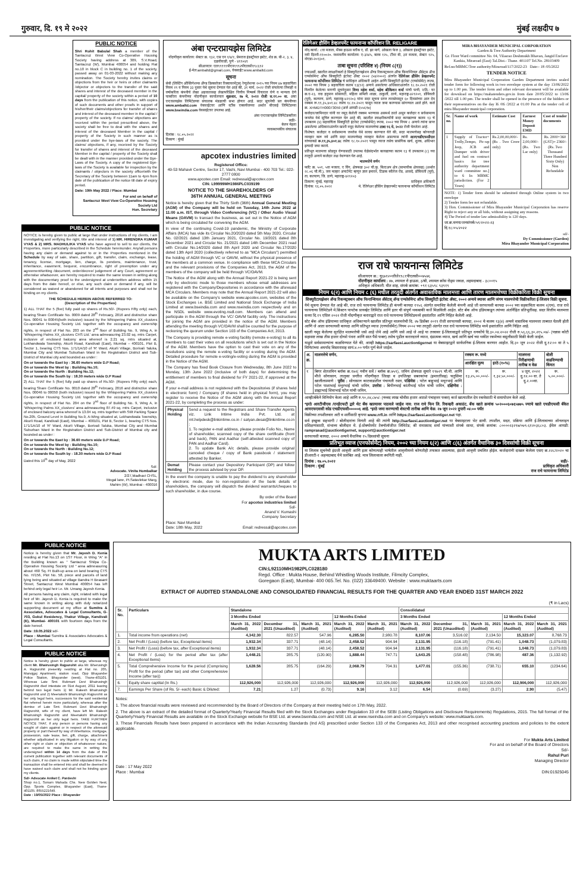गुरुवार, दि. १९ मे २०२२ मुंबई लक्षदीप ७
PUBLIC NOTICE
Shri Rohit Babulal Shah a member of the Santacruz West View Co-Operative Housing Society having address at 309, S.V.Road, Santacruz (W), Mumbai 400054 and holding Flat no.10 in block C in building no. 1 of the society, passed away on 01-03-2022 without making any nomination. The Society hereby invites claims or objections from the heir or heirs or other claimants /objector or objectors to the transfer of the said shares and interest of the deceased member in the capital/ property of the society within a period of 10 days from the publication of this notice, with copies of such documents and other proofs in support of his/her/their claims/objections for transfer of shares and interest of the deceased member in the capital / property of the society. If no claims/ objections are received within the period prescribed above, the society shall be free to deal with the shares and interest of the deceased Member in the capital / property of the Society in such manner as is provided under the bye-laws of the society. The claims/ objections, if any, received by the Society for transfer of shares and interest of the deceased Member in the capital / property of the Society shall be dealt with in the manner provided under the Bye-Laws of the Society. A copy of the registered Bye-laws of the Society is available for inspection by the claimants / objectors in the society office/with the Secretary of the Society between 11am to 4pm from date of the publication of the notice till date of expiry period.
Date: 19th May 2022 / Place: Mumbai
For and on behalf of
Santacruz West View Co-Operative Housing Society Ltd
Hon. Secretary
PUBLIC NOTICE
NOTICE is hereby given to public at large that under instructions of my clients, I am investigating and verifying the right, title and interest of 1) MR. HIRENDRA KUMAR VYAS & 2) MRS. MADHULIKA VYAS who have agreed to sell to our clients, the Properties, more particularly described in the Schedule hereinunder. Any/all persons having any claim or demand against to or in the Properties mentioned in the Schedule by way of sale, share, partition, gift, transfer, claim, exchange, lease, tenancy, license, mortgage, lien, charge, lis pendens, maintenance, trust, inheritance, easement, bequest, encumbrance, right of preemption under any agreement/writing /document, order/decree/ judgement of any Court, agreement or otherwise whatsoever, are hereby required to make the same known in writing along with the documentary proof to the undersigned at underwritten address within 15 days from the date hereof, or else, any such claim or demand if any, will be considered as waived or abandoned for all intents and purposes and shall not be binding on my clients.
THE SCHEDULE HEREIN ABOVE REFERRED TO:
(Description of the Properties)
1) ALL THAT the 5 (five) fully paid up shares of Rs.50/- (Rupees Fifty only) each, bearing Share Certificate No. 0009 dated 28<sup>th</sup> February, 2016 and distinctive share Nos. 00041 to 00045(both inclusive) issued by the Whispering Palms XX_clusives Co-operative Housing Society Ltd. together with the occupancy and ownership rights, in respect of Flat No. 203 on the 2<sup>nd</sup> floor of Building No. 9, Wing A, in 'Whispering Palms XX_clusives CHS Ltd.' area admeasuring 23.02 sq. mtrs Carpet, inclusive of enclosed balcony area whereof is 2.21 sq. mtrs situated at, Lokhandwala Township, Akurli Road, Kandivali (East), Mumbai – 400101, Plot B, Sector 1, bearing CTS Nos. 171/1A/10 of 'R' Ward, Akurli Village, Borivali Taluka, Mumbai City and Mumbai Suburban Ward in the Registration District and Sub-District of Mumbai city and bounded as under :
On or towards the East by : 36.60 meters wide D.P Road;
On or towards the West by : Building No.10;
On or towards the North : Building No.12;
On or towards the South by : 18.30 meters wide D.P Road
2) ALL THAT the 5 (five) fully paid up shares of Rs.50/- (Rupees Fifty only) each, bearing Share Certificate No. 0010 dated 28<sup>th</sup> February, 2016 and distinctive share Nos. 00046 to 00050 (both inclusive) issued by the Whispering Palms XX_clusives Co-operative Housing Society Ltd. together with the occupancy and ownership rights, in respect of Flat No. 204 on the 2<sup>nd</sup> floor of Building No. 9, Wing A, in 'Whispering Palms XX_clusives' area admeasuring 87.49 sq. mtrs Carpet, inclusive of enclosed balcony area whereof is 13.04 sq. mtrs together with Stilt Parking Space No.205, Ground Level in Building No.9, A-Wing situated at, Lokhandwala Township, Akurli Road, Kandivali (East), Mumbai – 400101, Plot B, Sector 1, bearing CTS Nos. 171/1A/10 of 'R' Ward, Akurli Village, Borivali Taluka, Mumbai City and Mumbai Suburban Ward in the Registration District and Sub-District of Mumbai city and bounded as under :
On or towards the East by : 36.60 meters wide D.P Road;
On or towards the West by : Building No.10;
On or towards the North : Building No.12;
On or towards the South by : 18.30 meters wide D.P Road
Dated this 19<sup>th</sup> day of May, 2022
Sd/-
Advocate. Vinita Hombalkar
2/27,Madhavi CHSL,
Mogal lane, Pt.Satavlekar Marg,
Mahim (W), Mumbai - 400016
अंबा एन्टरप्रायझेस लिमिटेड
नोंदणीकृत कार्यालय: सेक्टर क्र. १३२, एस एन १/४/१, प्रेमराज इंडस्ट्रीयल इस्टेट, शेड क्र. बी-२, ३, ४, दळवीवाडी, पुणे - ४११०४१
सीआयएन: एल९९९९९पीएन१९९२पीएलसी१९८६१२
ई-मेल:ambaltd@gmail.com, वेबसाईट:www.ambaltd.com
सूचना
सेबी (लिस्टिंग ऑब्लिगेशन्स ॲण्ड डिस्क्लोजर रिक्वायरमेंट्स) रेग्युलेशन्स २०१५ च्या नियम ४७ सहवाचिता नियम २९ व नियम ३३ नुसार येथे सूचना देण्यात येत आहे की, ३१ मार्च, २०२२ रोजी संपलेल्या तिमाही व वर्षाकरिता कंपनीचे लेखा अहवालासह लेखापरिक्षित वित्तीय निष्कर्ष विचारात घेणे व मान्यता देणे याकरिता कंपनीच्या नोंदणीकृत कार्यालयात शुक्रवार, २७ मे, २०२२ रोजी स.११.०० वा. अंबा एन्टरप्रायझेस लिमिटेडच्या संचालक मंडळाची सभा होणार आहे. सदर सूचनेची प्रत कंपनीच्या www.ambaltd.com वेबसाईटवर आणि स्टॉक एक्सचेंजच्या अर्थात बीएसई लिमिटेडच्या www.bseindia.com वेबसाईटवर उपलब्ध आहे.
अंबा एन्टरप्रायझेस लिमिटेडकरिता
सही/-
केतन मेहता
व्यवस्थापकीय संचालक
दिनांक : १८.०५.२०२२
ठिकाण : मुंबई
apcotex industries limited
Registered Office:
49-53 Mahavir Centre, Sector 17, Vashi, Navi Mumbai - 400 703 Tel.: 022-2777 0800
www.apcotex.com Email: redressal@apcotex.com
CIN: L99999MH1986PLC039199
NOTICE TO THE SHAREHOLDERS OF
36TH ANNUAL GENERAL MEETING
Notice is hereby given that the Thirty Sixth (36th) Annual General Meeting (AGM) of the Company will be held on Tuesday, 14th June 2022 at 11:00 a.m. IST, through Video Conferencing (VC) / Other Audio Visual Means (OAVM) to transact the business, as set out in the Notice of AGM which is being circulated for convening the AGM.
In view of the continuing Covid-19 pandemic, the Ministry of Corporate Affairs (MCA) has vide its Circular No.20/2020 dated 5th May 2020, Circular No. 02/2021 dated 13th January 2021, Circular No. 19/2021 dated 8th December 2021 and Circular No. 21/2021 dated 14th December 2021 read with Circular No.14/2020 dated 8th April 2020 and Circular No.17/2020 dated 13th April 2020 (collectively referred to as "MCA Circulars") permitted the holding of AGM through VC or OAVM, without the physical presence of the members at a common venue. In compliance with these MCA Circulars and the relevant provisions of the Companies Act, 2013, the AGM of the members of the company will be held through VC/OAVM.
The Notice of the AGM along with the Annual Report 2021-22 is being sent only by electronic mode to those members whose email addresses are registered with the Company/Depositories in accordance with the aforesaid MCA Circulars. Members may note that the Annual Report 2021-22 will also be available on the Company's website www.apcotex.com, websites of the Stock Exchanges i.e. BSE Limited and National Stock Exchange of India Limited at www.bseindia.com and www.nseindia.com respectively and on the NSDL website www.evoting.nsdl.com. Members can attend and participate in the AGM through the VC/ OAVM facility only. The instructions for joining the AGM are provided in the notice of the AGM. Members attending the meeting through VC/OAVM shall be counted for the purpose of reckoning the quorum under Section 103 of the Companies Act, 2013.
The Company is providing remote e-voting facility (remote e-voting) to all its members to cast their votes on all resolutions which is set out in the Notice of the AGM. Members have the option to cast their vote on any of the resolutions using the remote e-voting facility or e-voting during the AGM. Detailed procedure for remote e-voting/e-voting during the AGM is provided in the Notice of the AGM.
The Company has fixed Book Closure from Wednesday, 8th June 2022 to Monday, 13th June 2022 (inclusive of both days) for determining the entitlement of members to final dividend for FY 2021-22, if approved at the AGM.
If your e-mail address is not registered with the Depositories (if shares held in electronic form) / Company (if shares held in physical form), you may register to receive the Notice of the AGM along with the Annual Report 2021-22, by completing the process as under:
| Physical Holding | Send a request to the Registrars and Share Transfer Agents viz. Link Intime India Pvt. Ltd. at rnt.helpdesk@linkintime.co.in / satyan.desai@linkintime.co.in : 1. To register e-mail address, please provide Folio No., Name of shareholder, scanned copy of the share certificate (front and back), PAN and Aadhar (self-attested scanned copy of PAN and Aadhar Card). 2. To update Bank A/c details, please provide original canceled cheque / copy of Bank passbook / statement attested by Banker. |
| Demat Holding | Please contact your Depository Participant (DP) and follow the process advised by your DP. |
In the event the company is unable to pay the dividend to any shareholder by electronic mode, due to non-registration of the bank details of shareholders, the company will dispatch the dividend warrants/cheques to such shareholder, in due course.
By order of the Board
For apcotex industries limited
Sd/-
Anand V. Kumashi
Company Secretary
Place: Navi Mumbai
Date: 18th May, 2022 Email: redressal@apcotex.com
रेलिगेअर हौसिंग डेव्हलपमेंट फायनान्स कॉर्पोरेशन लि. RELIGARE
नोंद.कार्या.: ८वा मजला, मॅक्स हाऊस ब्लॉक ए, डॉ. झा मार्ग, ओखला फेज ३, ओखला इंडस्ट्रीयल इस्टेट, नवी दिल्ली-११००२०. मध्यवर्तीय कार्यालय: ए-३/४/५, क्लब १२५, टॉवर बी, ३रा मजला, सेक्टर १२५, नोएडा-२०१३०१.
ताबा सूचना (परिशिष्ट ४) (नियम ८(१))
ज्याअर्थी, खालील स्वाक्षरीकर्ता हे सिक्युरीटायझेशन ॲण्ड रिकन्स्ट्रक्शन ऑफ फिनान्शियल ॲसेट्स ॲन्ड एन्फोर्समेन्ट ऑफ सिक्युरिटी इंटरेस्ट ॲक्ट २००२ (५४/२००२) अंतर्गत रेलिगेअर हौसिंग डेव्हलपमेंट फायनान्स कॉर्पोरेशन लिमिटेड चे प्राधिकृत अधिकारी आहेत आणि सिक्युरिटी इंटरेस्ट (एन्फोर्समेंट) रूल्स, २००२ च्या नियम ३ सहवाचिता कलम १३(१२) अन्वये असलेल्या अधिकाराअंतर्गत १८.१०.२०२१ रोजी वितरीत केलेल्या मागणी सूचनेनुसार विणा महेश शर्मा, महेश श्रीकिशन शर्मा यांची पत्नी, र/ठि.: घर क्र.ए-२३, वज्र हनुमान सोसायटी, महिला समिती शाळा, ठाकुर्ली, ठाणे, महाराष्ट्र-४२१२०१, डोंबिवली (पूर्व), कल्याण, ठाणे, महाराष्ट्र-४२१२०३ यांना सदर सूचना प्राप्त तारखेपासून ६० दिवसांच्या आत देय रक्कम रू.११,३५,४०१.४८ तसेच १८.१०.२०२१ पासून व्याज जमा करण्यास सांगण्यात आले होते. कर्ज क्र. XHMDTH00073059 (अर्ज आयडी ६५५६१७)
कर्जदार/जामिनदार यांनी वर नमूद केलेली रक्कम भरण्यास असमर्थ ठरले असून कर्जदार व सर्वसामान्य जनतेस येथे सूचित करण्यात येत आहे की, खालील स्वाक्षरीकर्त्यांनी सदर कायद्याच्या कलम १३ चे उपकलम (४) सहवाचिता सिक्युरिटी इंटरेस्ट (एन्फोर्समेंट) रूल्स, २००२ च्या नियम ८ अन्वये त्यांना प्राप्त असलेल्या अधिकाराअंतर्गत खाली नमूद केलेल्या मालमत्तेचा ताबा १६ मे, २०२२ रोजी घेतलेला आहे.
विशेषत: कर्जदार व सर्वसामान्य जनतेस येथे सावध करण्यात येते की, सदर मालमत्तेसह कोणताही व्यवहार करू नये आणि सदर मालमत्तेसह व्यवहार केलेला असल्यास त्यांनी आरएचडीएफसीएल यांच्याकडे रू.११,३५,४०१.४८ तसेच १८.१०.२०२१ पासून व्याज तसेच प्रासंगिक खर्च, शुल्क, अधिभार इत्यादी जमा करावे.
प्रतिभूत मालमत्ता सोडवून घेण्यासाठी उपलब्ध वेळेसंदर्भात कायद्याच्या कलम १३ चे उपकलम (८) च्या तरतुदी अन्वये कर्जदार लक्ष वेधण्यात येत आहे.
मालमत्तेचे वर्णन
फ्लॅट क्र. ५०१, ५वा मजला, ए विंग, क्षेत्रफळ ३०२ चौ.फु. बिल्टअप क्षेत्र (सामायीक क्षेत्रासह) (अर्थात २८.०६ चौ.मी.), जय मल्हार अपार्टमेंट म्हणून ज्ञात इमारत, टिळक कॉलेज रोड, आसदे, डोंबिवली (पूर्व), ता. कल्याण, जि. ठाणे, महाराष्ट्र-४२१२०३
ठिकाण: मुंबई, महाराष्ट्र प्राधिकृत अधिकारी
दिनांक: १६.०५.२०२२ मे. रेलिगेअर हौसिंग डेव्हलपमेंट फायनान्स कॉर्पोरेशन लिमिटेड
MIRA BHAYANDER MUNICIPAL CORPORATION
Garden & Tree Authority Department
Gr. Floor Ward committee No. 04, Vilasrao Deshmukh Bhavan, Jangid Enclave Kankia, Miraroad (East) Tal.Dist.- Thane. 401107 Tel.No. 28103409
Ref.no/MBMC/Tree authority/Miraroad/117/2022-23 Date:- 18 /05/2022
TENDER NOTICE
Mira Bhayander Municipal Corporation Garden Department invites sealed tender form for following work in two envelope system at the day 13/06/2022 up to 1.00 pm. The tender form and other relevant document will be available for download on https://mahatenders.gov.in from date 20/05/2022 to 13/06 /2022 till 1.00 pm. The tender shall be opened in the presence of the bidders or their representatives on the day l6 /06 /2022 at 01.00 Pm at the tender cell of mira Bhayander municipal corporation.
| Sr. no. | Name of work | Estimate Cost | Earnest Money Deposit EMD | Cost of tender documents |
| --- | --- | --- | --- | --- |
| 1 | Supply of Tractor+ Trolly,Tempo, Pic-up Jeep, JCB and Dumper with driver and fuel on contract basics for tree authority department ward committee no.] to 6 In MBMC jurisdiction. (For 2 Years) | Rs.2,00,00,000/- (Rs . Two Crore only) | Rs. 2,00,000/- (Rs. Two Lac only) | Rs. 2000+360 (GST)= 2360/- (Rs. Two Thousand Three Hundred Sixty Only) Non Refundable |
NOTE: 1) Tender form should be submitted through Online system in two envelope
2) Tender form fee not refundable.
3) Hon. Commissioner of Mira Bhayander Municipal Corporation has reserve Right to reject any or all bids, without assigning any reasons.
4) The Period of tender law admissibility is 120 days.
जा.क्र.मनपा/जनसंपर्क/५९/२०२२-२३
दि.१८/०५/२०२२
sd/-
Dy Commissioner (Garden)
Mira Bhayander Municipal Corporation
राज राधे फायनान्स लिमिटेड
सीआयएन क्र.: यू६७१२०जीजे१९८१पीएलसी००७५७६
नोंदणीकृत कार्यालय : ४७, श्यामल रो हाऊस, ३/बी, श्यामल क्रॉस रोड्स जवळ, अहमदाबाद - ३८००१५
अधिकृत अधिकारी: मीत शाह, संपर्क क्रमांक: +९१ ६३५९८ ९३९१९
नियम ६(२) आणि नियम ८ (६) मधील तरतुदी अंतर्गत अवास्तविक मालमत्ता आणि तारण मालमत्तेच्या विक्रीकरिता विक्री सूचना
सिक्युरीटायझेशन ॲन्ड रिकन्स्ट्रक्शन ऑफ फिनान्शियल ॲसेटस् ॲन्ड एन्फोर्समेन्ट ऑफ सिक्युरिटी इंटरेस्ट ॲक्ट, २००२ अन्वये स्थावर आणि जंगम मालमत्तेची विक्रीकरिता ई-लिलाव विक्री सूचना.
येथे सूचना देण्यात येत आहे की, राज राधे फायनान्स लिमिटेड ही कंपनी कायदा १९५६ अंतर्गत समाविष्ट केलेली कंपनी आहे जी सरफायसी कायदा २००२ च्या सहवाचिता कलम २(एम). राज राधे फायनान्स लिमिटेडने मे.क्रिंस्टन पापटेक प्रायव्हेट लिमिटेड आणि इतर ची संपूर्ण थकबाकी कर्जे मिळविली आहेत. स्टेट बँक ऑफ इंडियाकडून त्यांच्या अंतर्निहित प्रतिभूतींसह. सदर वित्तीय मालमत्ता सध्या दि.१९ एप्रिल २०२२ रोजी नोंदणीकृत कराराद्वारे राज राधे फायनान्स लिमिटेडमध्ये हस्तांतरित आणि निहित केलेली आहे.
स्टेट बँक ऑफ इंडियाच्या प्राधिकृत अधिकाऱ्याने खालील प्रतिभूत मालमत्तेची दि. २७ डिसेंबर २०१९ रोजी सरफायसी कायदा, २००२ चे कलम १३(४) अन्वये वास्तविक मालमत्ता ताब्यात घेतली होती आणि जे आता सरफायसी कायदा आणि प्रतिभूत व्याज (एनफोर्समेंट) नियम २००२ च्या तरतुदी अंतर्गत राज राधे फायनान्स लिमिटेड मध्ये हस्तांतरित आणि निहित आहे.
खाली नमूद केलेल्या सुरक्षित मालमत्तेची जसे आहे जेथे आहे आणि जसे आहे जे आहे या तत्त्वावर ई-लिलावाद्वारे प्रतिभूत धनकोंचे दि.३०.०४.२०२२ रोजी रु.५६,६६,३०,२१५.०७/- (पन्नास कोटी सहासष्ट लाख तीस हजार दोनशे पंधरा आणि सात पैसे फक्त) तसेच पुढील करारदराने व्याज, दंडात्मक व्याज, खर्च आणि खर्च च्या थकीत रकमेच्या वसुलीसाठी विक्री केली जाईल.
याद्वारे सर्वसामान्यांना कळविण्यात येते की, आम्ही https://sarfaesi.auctiontigernet या वेबसाइटद्वारे सार्वजनिक ई-लिलाव करणार आहोत. दि.३० जून २०२२ रोजी दु.१२:०० वा ते ५ मिनिटांच्या अमर्याद विस्तारासह सायं.४.०० पर्यंत पूर्ण केले जाईल.
| अ. क्र. | मालमत्तेचे वर्णन, | रक्कम रू. मध्ये | | मालमत्ता निरीक्षणाची तारीख व वेळ | बोली वाढविण्याची किंमत |
| --- | --- | --- | --- | --- | --- |
| | | आरक्षित मूल्य | इरठे (१०%) | | |
| १ | बिगर शेतजमिन ब्लॉक क्र.१७२( नवीन सर्वे / ब्लॉक क्र.७५९), जमिन क्षेत्रफळ सुमारे १९७२९ चौ.मी. आणि मौजे सोनासान, तालुका प्रन्तीज नोंदणीकृत जिल्हा व उपजिल्हा सबरकांथा (इमारतींसह) चतुसिमा खालीलप्रमाणे : पूर्वेस : सोनासान काटवाडातील पंचायती रस्ता, पश्चिमेस : पटेल बाहुभाई मथुरभाई आणि पटेल पाशाभाई मथुरभाई यांची जमिन, उत्तरेस : बिपीनभाई कांतीभाई पटेल यांची जमिन, दक्षिणेस : डाह्याभाई शिवाभाई पटेल यांची जमिन, | रू. १३,२५,००,०००/- | रू. १,३२,५०,०००/- | ४ जून, २०२२ दु.१२.०० वा. ते दु.२.००वा. | रू. ५,००,०००/- |
आम्ही/बँकेने विनियोग केला आहे आणि रु.९०,२४,८७५/- (नव्वद लाख चोवीस हजार आठशे पंचाहत्तर फक्त) कर्ज खात्यातील देय रकमेसाठी चे समायोजन केले आहे.
*इरठे आरटीजीएस /एनईएफटी द्वारे थेट बँक खात्यावर पाठवले जाईल नाव: राज राधे फिन लि. रिकव्हरी अकाउंट, बँक खाते क्रमांक ५०२०००६०७६५७७५ ज्याचे खाते एचडीएफसी बँकेत आयएफएससी कोड एचडीएफसी०००००६ आहे. *इरठे जमा करण्याची शेवटची तारीख आणि वेळ: २७ जून २०२२ दुपारी ०४:०० पर्यंत
विक्रीच्या तपशीलवार अटी व शर्तींसाठी कृपया www.rrfl.in आणि https://sarfaesi.auctiontiger.net पहा.
सर्व इच्छुक सहभागी / बोलीदारांना विनंती आहे की त्यांनी http://sarfaesi.auctiontiger.net या वेबसाइटला भेट द्यावी. तपशील, मदत, प्रक्रिया आणि ई-लिलावाच्या ऑनलाइन प्रशिक्षणासाठी, संभाव्य बोलीदार मे. ई-प्रोक्योरमेंट टेक्नॉलॉजीज लिमिटेड; श्री रामप्रसाद शर्मा यांच्याशी संपर्क साधा, संपर्क क्रमांक: ८००००२३२९७/०७९-६१२०३६८०३. ईमेल आयडी: ramprasad@auctiontigernet, support@auctiontiger.net
सरफायसी कायदा, २००२ अन्वये वैधानिक १५ दिवसांची सूचना
प्रतिभूत व्याज (एनफोर्समेंट) नियम, २००२ च्या नियम ६(२) आणि ८(६) अंतर्गत वैधानिक ३० दिवसांची विक्री सूचना
या लिलाव सूचनेची इंग्रजी आवृत्ती आणि इतर कोणत्याही भाषेतील आवृत्तीमध्ये कोणतीही तफावत असल्यास, इंग्रजी आवृत्ती प्रचलित होईल. कर्जदारांनी दाखल केलेला एसए क्र.२२८/२०२० चा डीआरटी-१ अहमदाबाद येथे प्रलंबित आहे. मात्र लिलावाला स्थगिती नाही.
दिनांक : १७.०५.२०२२ सही/-
प्राधिकृत अधिकारी
राज राधे फायनान्स लिमिटेड
ठिकाण : मुंबई
PUBLIC NOTICE
Notice is hereby given that Mr. Jayesh D. Kenia residing at Flat No.13 on 1ST Floor, in Wing "A" in the Building known as " Santacruz Shilpa Co-Operative Housing Society Ltd " area admeasuring about 460 Sq. Ft Built-up area on land bearing CTS No. H/156, Plot No. 58, piece and parcels of land lying being and situated at village Bandra H Beasant Street, Santacruz West Mumbai 400054 has left behind only legal heir i.e. Mr. Umang Jayesh Kenia.
All persons having any claim, right, related with legal heir of Mr. Jayesh D. Kenia is required to make the same known in writing along with duly notarized supporting document at my office at Sumitra & Associates, Advocates & Legal Consultants, G- 703, Gokul Residency, Thakur Village, Kandivali (E), Mumbai- 400101 with fourteen days from the date hereof.
Date :19.05.2022 sd/-
Place : Mumbai Sumitra & Associates Advocates & Legal Consultants.
PUBLIC NOTICE
Notice is hereby given to public at large, whereas my client Mr. Bhairusingh Rajpurohit aka Mr. Bherusingh A. Rajpurohit presently residing at Flat no. 205, Manojgaj Apartment, station road, Opp Bhayander Police Station, Bhayander (west), Thane-401101. Whereas Late Smt. Rukmani Devi Bhairusingh Rajpurohit died intestate on 01st August, 2011 leaving behind two legal heirs 1) Mr. Rakesh Bhairusingh Rajpurohit and 2) Meenakshi Bhairusingh Rajpurohit as her only legal heirs, successors for the said residential flat referred herein more particularly, whereas after the demise of Late Smt. Rukmani Devi Bhairusingh Rajpurohit, wife of my client, have left Mr. Rakesh Bhairusingh Rajpurohit and Meenakshi Bhairusingh Rajpurohit as her only legal heirs. TAKE FURTHER NOTICE THAT, if any person or persons having any sought of claim against or in respect of the aforesaid property or part thereof by way of inheritance, mortgage, possession, sale lease, lien, gift, charge, attachment whether adjudicated in any litigation or by way of any other right or claim or objection of whatsoever nature, are required to make the same in writing the undersigned within 14 days from the date of this current publication together with relevant documents of such claim, if no claim is made within stipulated time the transaction shall be entered into and shall be deemed to have waived such claim and shall not be binding upon my clients.
Sd/- Advocate Aniket C. Pardeshi
Shop no.1, Sonam Mahada Chs. New Golden Nest, Opp. Sports Complex, Bhayander (East), Thane-401105. 8655221649.
Date : 19/05/2022 Place : Bhayander
MUKTA ARTS LIMITED
CIN:L92110MH1982PLC028180
Regd. Office : Mukta House, Behind Whistling Woods Institute, Filmcity Complex,
Goregaon (East), Mumbai- 400 065.Tel. No. (022) 33649400. Website : www.muktaarts.com
EXTRACT OF AUDITED STANDALONE AND CONSOLIDATED FINANCIAL RESULTS FOR THE QUARTER AND YEAR ENDED 31ST MARCH 2022
(₹ in Lacs)
| Sr. No. | Particulars | Standalone | | | | | Consolidated | | | | |
| --- | --- | --- | --- | --- | --- | --- | --- | --- | --- | --- | --- |
| | | 3 Months Ended | | | 12 Months Ended | | 3 Months Ended | | | 12 Months Ended | |
| | | March 31, 2022 (Audited) | December 31, 2021 (Unaudited) | March 31, 2021 (Audited) | March 31, 2022 (Audited) | March 31, 2021 (Audited) | March 31, 2022 (Audited) | December 31, 2021 (Unaudited) | March 31, 2021 (Audited) | March 31, 2022 (Audited) | March 31, 2021 (Audited) |
| 1. | Total income from operations (net) | 4,342.30 | 822.57 | 547.96 | 6,285.50 | 2,980.78 | 8,107.06 | 3,516.02 | 2,134.50 | 15,323.07 | 8,768.73 |
| 2. | Net Profit / (Loss) (before tax, Exceptional items) | 1,932.34 | 337.71 | (48.14) | 2,458.52 | 904.94 | 2,131.95 | (116.18) | (791.41) | 1,048.73 | (1,079.83) |
| 3. | Net Profit / (Loss) (before tax, after Exceptional items) | 1,932.34 | 337.71 | (48.14) | 2,458.52 | 904.94 | 2,131.95 | (116.18) | (791.41) | 1,048.73 | (1,079.83) |
| 4. | Net Profit / (Loss) for the period after tax (after Exceptional items) | 1,448.21 | 285.75 | (120.90) | 1,888.44 | 747.71 | 1,643.25 | (158.48) | (786.98) | 487.36 | (1,132.92) |
| 5. | Total Comprehensive Income for the period (Comprising Profit for the period (after tax) and other Comprehensive Income (after tax)) | 1,628.56 | 285.75 | (164.29) | 2,068.79 | 704.31 | 1,477.01 | (155.36) | (738.71) | 655.10 | (1234.64) |
| 6. | Equity share captital (In Rs.) | 112,926,000 | 112,926,000 | 112,926,000 | 112,926,000 | 112,926,000 | 112,926,000 | 112,926,000 | 112,926,000 | 112,906,000 | 112,926,000 |
| 7. | Earnings Per Share (of Rs. 5/- each) Basic & Diluted: | 7.21 | 1.27 | (0.73) | 9.16 | 3.12 | 6.54 | (0.69) | (3.27) | 2.90 | (5.47) |
Notes:
1. The above financial results were reviewed and recommended by the Board of Directors of the Company at their meeting held on 17th May, 2022.
2. The above is an extract of the detailed format of Quarterly/Yearly Financial Results filed with the Stock Exchanges under Regulation 33 of the SEBI (Listing Obligations and Disclosure Requirements) Regulations, 2015. The full format of the Quarterly/Yearly Financial Results are available on the Stock Exchange website for BSE Ltd. at www.bseindia.com and NSE Ltd. at www.nseindia.com and on Company's website: www.muktaarts.com.
3. These Financials Results have been prepared in accordance with the Indian Accounting Standards (Ind AS) prescribed under Section 133 of the Companies Act, 2013 and other recognised accounting practices and policies to the extent applicable.
For Mukta Arts Limited
For and on behalf of the Board of Directors
Sd/-
Rahul Puri
Managing Director
Date : 17 May 2022
Place : Mumbai DIN:01925045